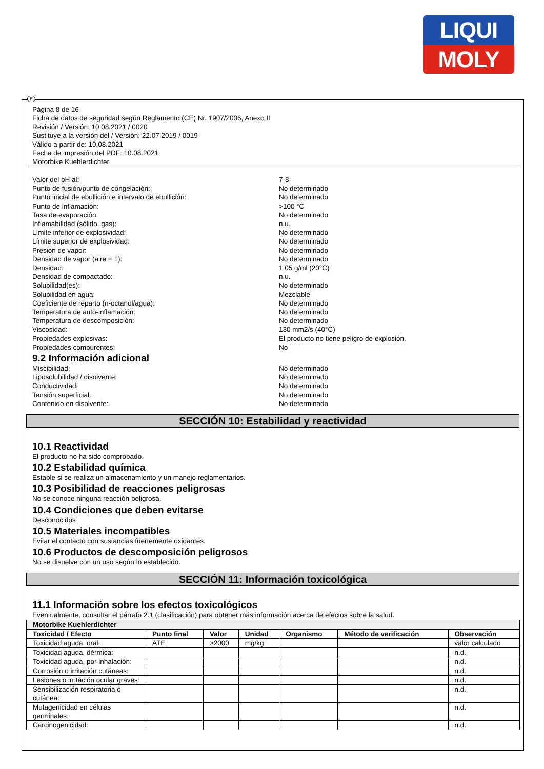LIQUI
MOLY
E
Página 8 de 16
Ficha de datos de seguridad según Reglamento (CE) Nr. 1907/2006, Anexo II
Revisión / Versión: 10.08.2021 / 0020
Sustituye a la versión del / Versión: 22.07.2019 / 0019
Válido a partir de: 10.08.2021
Fecha de impresión del PDF: 10.08.2021
Motorbike Kuehlerdichter
Valor del pH al: 7-8
Punto de fusión/punto de congelación: No determinado
Punto inicial de ebullición e intervalo de ebullición: No determinado
Punto de inflamación: >100 °C
Tasa de evaporación: No determinado
Inflamabilidad (sólido, gas): n.u.
Límite inferior de explosividad: No determinado
Límite superior de explosividad: No determinado
Presión de vapor: No determinado
Densidad de vapor (aire = 1): No determinado
Densidad: 1,05 g/ml (20°C)
Densidad de compactado: n.u.
Solubilidad(es): No determinado
Solubilidad en agua: Mezclable
Coeficiente de reparto (n-octanol/agua): No determinado
Temperatura de auto-inflamación: No determinado
Temperatura de descomposición: No determinado
Viscosidad: 130 mm2/s (40°C)
Propiedades explosivas: El producto no tiene peligro de explosión.
Propiedades comburentes: No
9.2 Información adicional
Miscibilidad: No determinado
Liposolubilidad / disolvente: No determinado
Conductividad: No determinado
Tensión superficial: No determinado
Contenido en disolvente: No determinado
SECCIÓN 10: Estabilidad y reactividad
10.1 Reactividad
El producto no ha sido comprobado.
10.2 Estabilidad química
Estable si se realiza un almacenamiento y un manejo reglamentarios.
10.3 Posibilidad de reacciones peligrosas
No se conoce ninguna reacción peligrosa.
10.4 Condiciones que deben evitarse
Desconocidos
10.5 Materiales incompatibles
Evitar el contacto con sustancias fuertemente oxidantes.
10.6 Productos de descomposición peligrosos
No se disuelve con un uso según lo establecido.
SECCIÓN 11: Información toxicológica
11.1 Información sobre los efectos toxicológicos
Eventualmente, consultar el párrafo 2.1 (clasificación) para obtener más información acerca de efectos sobre la salud.
| Motorbike Kuehlerdichter | | | | | | |
| --- | --- | --- | --- | --- | --- | --- |
| Toxicidad / Efecto | Punto final | Valor | Unidad | Organismo | Método de verificación | Observación |
| Toxicidad aguda, oral: | ATE | >2000 | mg/kg | | | valor calculado |
| Toxicidad aguda, dérmica: | | | | | | n.d. |
| Toxicidad aguda, por inhalación: | | | | | | n.d. |
| Corrosión o irritación cutáneas: | | | | | | n.d. |
| Lesiones o irritación ocular graves: | | | | | | n.d. |
| Sensibilización respiratoria o cutánea: | | | | | | n.d. |
| Mutagenicidad en células germinales: | | | | | | n.d. |
| Carcinogenicidad: | | | | | | n.d. |